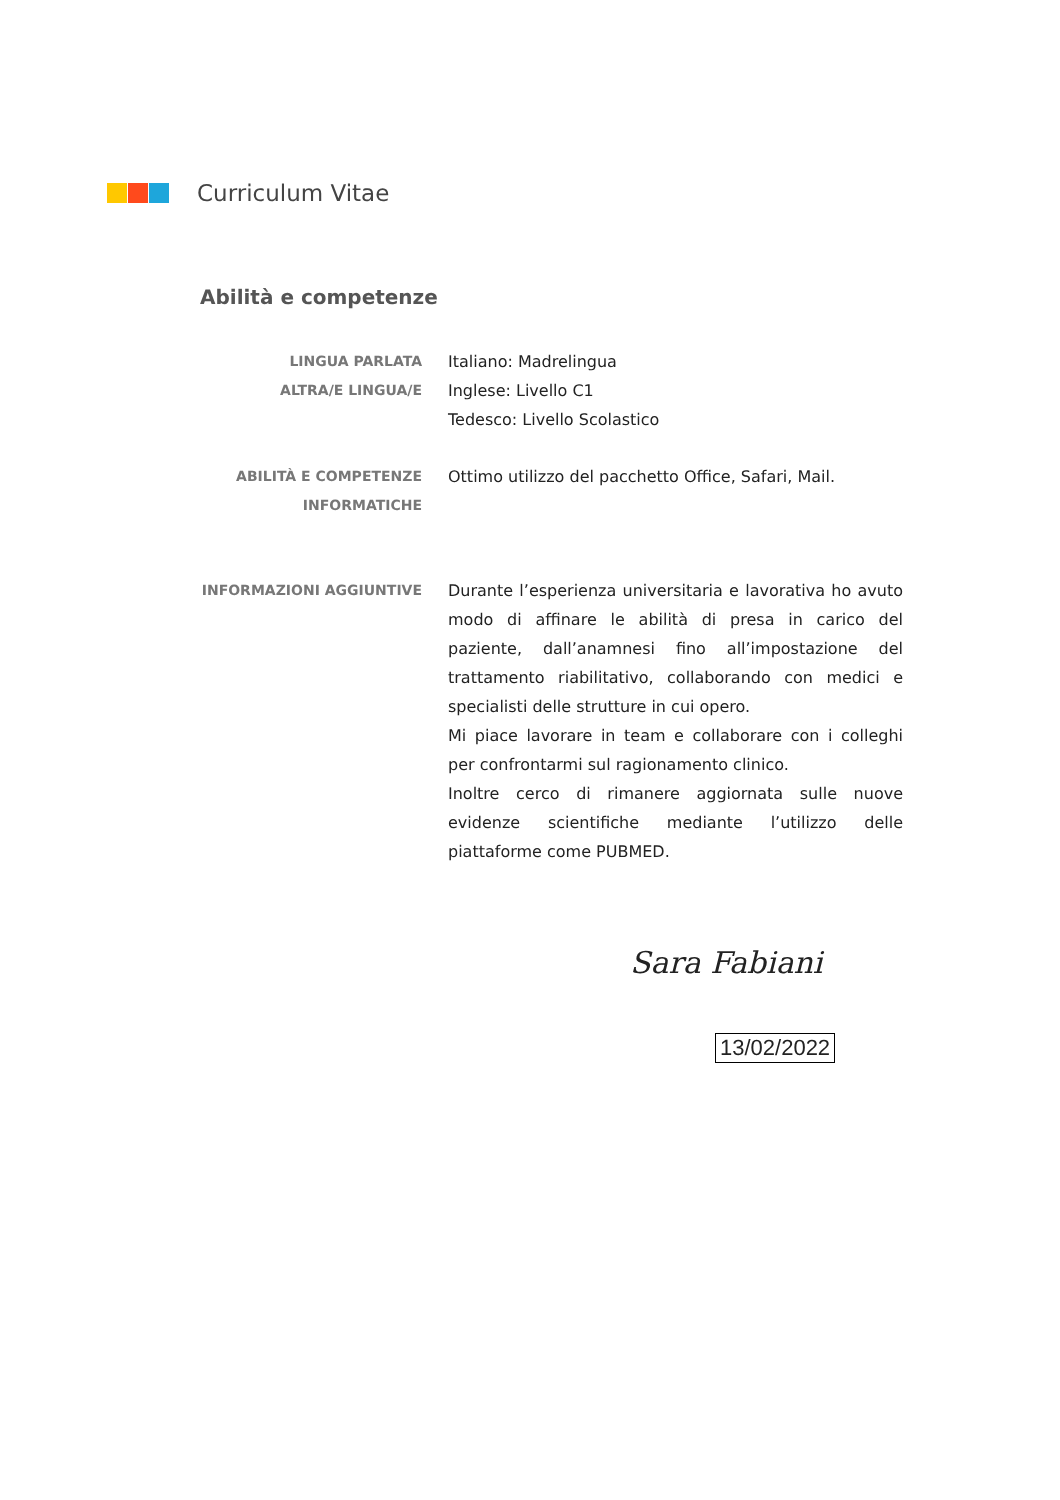Curriculum Vitae
Abilità e competenze
LINGUA PARLATA
ALTRA/E LINGUA/E
Italiano: Madrelingua
Inglese: Livello C1
Tedesco: Livello Scolastico
ABILITÀ E COMPETENZE
INFORMATICHE
Ottimo utilizzo del pacchetto Office, Safari, Mail.
INFORMAZIONI AGGIUNTIVE Durante l’esperienza universitaria e lavorativa ho avuto modo di affinare le abilità di presa in carico del paziente, dall’anamnesi fino all’impostazione del trattamento riabilitativo, collaborando con medici e specialisti delle strutture in cui opero.
Mi piace lavorare in team e collaborare con i colleghi per confrontarmi sul ragionamento clinico.
Inoltre cerco di rimanere aggiornata sulle nuove evidenze scientifiche mediante l’utilizzo delle piattaforme come PUBMED.
Sara Fabiani
13/02/2022